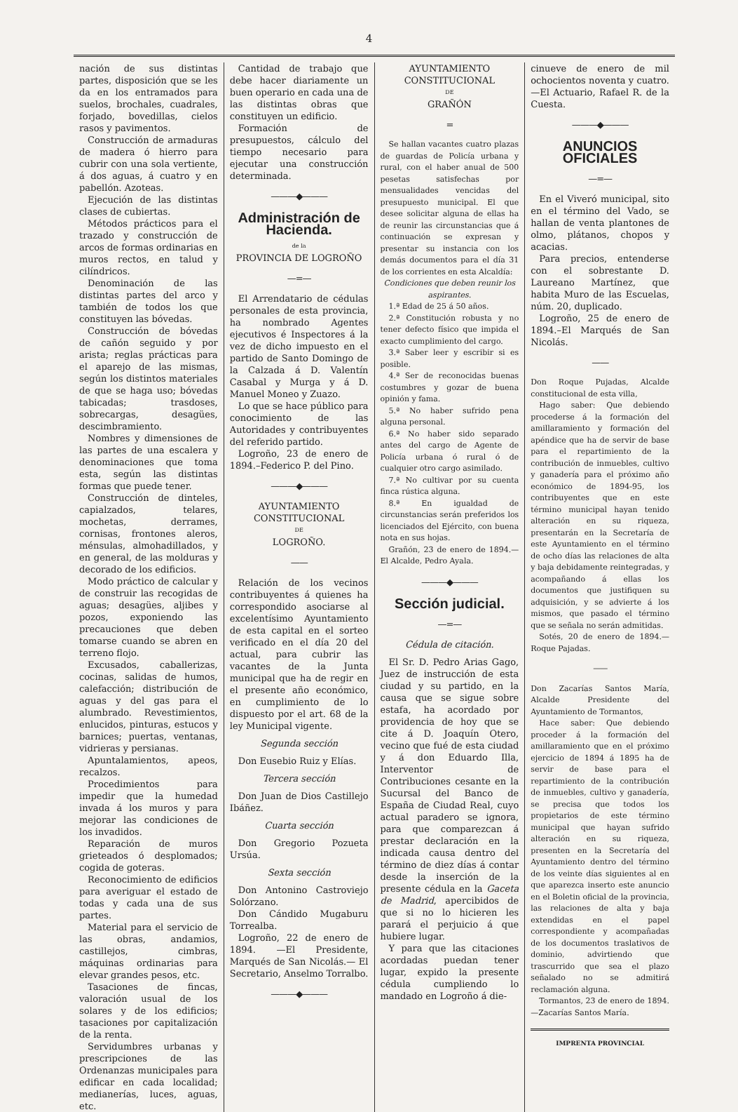4
nación de sus distintas partes, disposición que se les da en los entramados para suelos, brochales, cuadrales, forjado, bovedillas, cielos rasos y pavimentos.
Construcción de armaduras de madera ó hierro para cubrir con una sola vertiente, á dos aguas, á cuatro y en pabellón. Azoteas.
Ejecución de las distintas clases de cubiertas.
Métodos prácticos para el trazado y construcción de arcos de formas ordinarias en muros rectos, en talud y cilíndricos.
Denominación de las distintas partes del arco y también de todos los que constituyen las bóvedas.
Construcción de bóvedas de cañón seguido y por arista; reglas prácticas para el aparejo de las mismas, según los distintos materiales de que se haga uso; bóvedas tabicadas; trasdoses, sobrecargas, desagües, descimbramiento.
Nombres y dimensiones de las partes de una escalera y denominaciones que toma esta, según las distintas formas que puede tener.
Construcción de dinteles, capialzados, telares, mochetas, derrames, cornisas, frontones aleros, ménsulas, almohadillados, y en general, de las molduras y decorado de los edificios.
Modo práctico de calcular y de construir las recogidas de aguas; desagües, aljibes y pozos, exponiendo las precauciones que deben tomarse cuando se abren en terreno flojo.
Excusados, caballerizas, cocinas, salidas de humos, calefacción; distribución de aguas y del gas para el alumbrado. Revestimientos, enlucidos, pinturas, estucos y barnices; puertas, ventanas, vidrieras y persianas.
Apuntalamientos, apeos, recalzos.
Procedimientos para impedir que la humedad invada á los muros y para mejorar las condiciones de los invadidos.
Reparación de muros grieteados ó desplomados; cogida de goteras.
Reconocimiento de edificios para averiguar el estado de todas y cada una de sus partes.
Material para el servicio de las obras, andamios, castillejos, cimbras, máquinas ordinarias para elevar grandes pesos, etc.
Tasaciones de fincas, valoración usual de los solares y de los edificios; tasaciones por capitalización de la renta.
Servidumbres urbanas y prescripciones de las Ordenanzas municipales para edificar en cada localidad; medianerías, luces, aguas, etc.
Cantidad de trabajo que debe hacer diariamente un buen operario en cada una de las distintas obras que constituyen un edificio.
Formación de presupuestos, cálculo del tiempo necesario para ejecutar una construcción determinada.
———◆———
Administración de Hacienda.
de la
PROVINCIA DE LOGROÑO
—=—
El Arrendatario de cédulas personales de esta provincia, ha nombrado Agentes ejecutivos é Inspectores á la vez de dicho impuesto en el partido de Santo Domingo de la Calzada á D. Valentín Casabal y Murga y á D. Manuel Moneo y Zuazo.
Lo que se hace público para conocimiento de las Autoridades y contribuyentes del referido partido.
Logroño, 23 de enero de 1894.–Federico P. del Pino.
———◆———
AYUNTAMIENTO CONSTITUCIONAL
DE
LOGROÑO.
——
Relación de los vecinos contribuyentes á quienes ha correspondido asociarse al excelentísimo Ayuntamiento de esta capital en el sorteo verificado en el día 20 del actual, para cubrir las vacantes de la Junta municipal que ha de regir en el presente año económico, en cumplimiento de lo dispuesto por el art. 68 de la ley Municipal vigente.
Segunda sección
Don Eusebio Ruiz y Elías.
Tercera sección
Don Juan de Dios Castillejo Ibáñez.
Cuarta sección
Don Gregorio Pozueta Ursúa.
Sexta sección
Don Antonino Castroviejo Solórzano.
Don Cándido Mugaburu Torrealba.
Logroño, 22 de enero de 1894. —El Presidente, Marqués de San Nicolás.— El Secretario, Anselmo Torralbo.
———◆———
AYUNTAMIENTO CONSTITUCIONAL
DE
GRAÑÓN
=
Se hallan vacantes cuatro plazas de guardas de Policía urbana y rural, con el haber anual de 500 pesetas satisfechas por mensualidades vencidas del presupuesto municipal. El que desee solicitar alguna de ellas ha de reunir las circunstancias que á continuación se expresan y presentar su instancia con los demás documentos para el día 31 de los corrientes en esta Alcaldía:
Condiciones que deben reunir los aspirantes.
1.ª Edad de 25 á 50 años.
2.ª Constitución robusta y no tener defecto físico que impida el exacto cumplimiento del cargo.
3.ª Saber leer y escribir si es posible.
4.ª Ser de reconocidas buenas costumbres y gozar de buena opinión y fama.
5.ª No haber sufrido pena alguna personal.
6.ª No haber sido separado antes del cargo de Agente de Policía urbana ó rural ó de cualquier otro cargo asimilado.
7.ª No cultivar por su cuenta finca rústica alguna.
8.ª En igualdad de circunstancias serán preferidos los licenciados del Ejército, con buena nota en sus hojas.
Grañón, 23 de enero de 1894.—El Alcalde, Pedro Ayala.
———◆———
Sección judicial.
—=—
Cédula de citación.
El Sr. D. Pedro Arias Gago, Juez de instrucción de esta ciudad y su partido, en la causa que se sigue sobre estafa, ha acordado por providencia de hoy que se cite á D. Joaquín Otero, vecino que fué de esta ciudad y á don Eduardo Illa, Interventor de Contribuciones cesante en la Sucursal del Banco de España de Ciudad Real, cuyo actual paradero se ignora, para que comparezcan á prestar declaración en la indicada causa dentro del término de diez días á contar desde la inserción de la presente cédula en la Gaceta de Madrid, apercibidos de que si no lo hicieren les parará el perjuicio á que hubiere lugar.
Y para que las citaciones acordadas puedan tener lugar, expido la presente cédula cumpliendo lo mandado en Logroño á die-
cinueve de enero de mil ochocientos noventa y cuatro.—El Actuario, Rafael R. de la Cuesta.
———◆———
ANUNCIOS OFICIALES
—=—
En el Viveró municipal, sito en el término del Vado, se hallan de venta plantones de olmo, plátanos, chopos y acacias.
Para precios, entenderse con el sobrestante D. Laureano Martínez, que habita Muro de las Escuelas, núm. 20, duplicado.
Logroño, 25 de enero de 1894.–El Marqués de San Nicolás.
——
Don Roque Pujadas, Alcalde constitucional de esta villa,
Hago saber: Que debiendo procederse á la formación del amillaramiento y formación del apéndice que ha de servir de base para el repartimiento de la contribución de inmuebles, cultivo y ganadería para el próximo año económico de 1894-95, los contribuyentes que en este término municipal hayan tenido alteración en su riqueza, presentarán en la Secretaría de este Ayuntamiento en el término de ocho días las relaciones de alta y baja debidamente reintegradas, y acompañando á ellas los documentos que justifiquen su adquisición, y se advierte á los mismos, que pasado el término que se señala no serán admitidas.
Sotés, 20 de enero de 1894.—Roque Pajadas.
——
Don Zacarías Santos María, Alcalde Presidente del Ayuntamiento de Tormantos,
Hace saber: Que debiendo proceder á la formación del amillaramiento que en el próximo ejercicio de 1894 á 1895 ha de servir de base para el repartimiento de la contribución de inmuebles, cultivo y ganadería, se precisa que todos los propietarios de este término municipal que hayan sufrido alteración en su riqueza, presenten en la Secretaría del Ayuntamiento dentro del término de los veinte días siguientes al en que aparezca inserto este anuncio en el Boletin oficial de la provincia, las relaciones de alta y baja extendidas en el papel correspondiente y acompañadas de los documentos traslativos de dominio, advirtiendo que trascurrido que sea el plazo señalado no se admitirá reclamación alguna.
Tormantos, 23 de enero de 1894.—Zacarías Santos María.
IMPRENTA PROVINCIAL